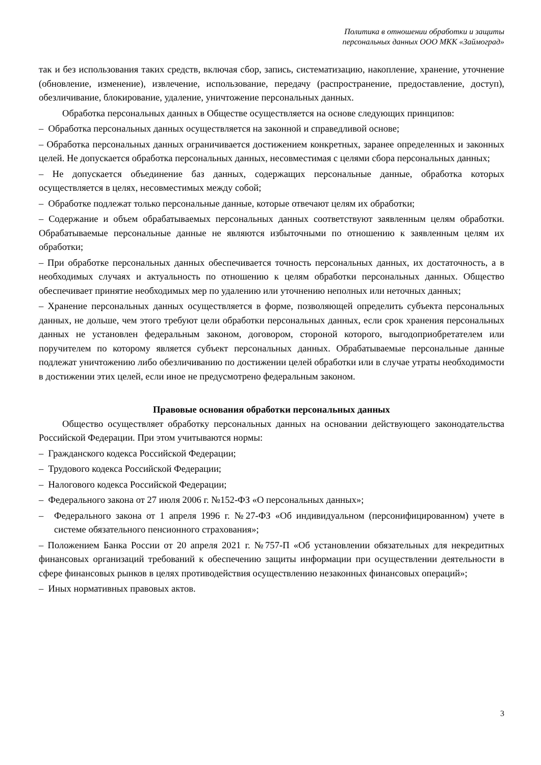Политика в отношении обработки и защиты
персональных данных ООО МКК «Займоград»
так и без использования таких средств, включая сбор, запись, систематизацию, накопление, хранение, уточнение (обновление, изменение), извлечение, использование, передачу (распространение, предоставление, доступ), обезличивание, блокирование, удаление, уничтожение персональных данных.
Обработка персональных данных в Обществе осуществляется на основе следующих принципов:
– Обработка персональных данных осуществляется на законной и справедливой основе;
– Обработка персональных данных ограничивается достижением конкретных, заранее определенных и законных целей. Не допускается обработка персональных данных, несовместимая с целями сбора персональных данных;
– Не допускается объединение баз данных, содержащих персональные данные, обработка которых осуществляется в целях, несовместимых между собой;
– Обработке подлежат только персональные данные, которые отвечают целям их обработки;
– Содержание и объем обрабатываемых персональных данных соответствуют заявленным целям обработки. Обрабатываемые персональные данные не являются избыточными по отношению к заявленным целям их обработки;
– При обработке персональных данных обеспечивается точность персональных данных, их достаточность, а в необходимых случаях и актуальность по отношению к целям обработки персональных данных. Общество обеспечивает принятие необходимых мер по удалению или уточнению неполных или неточных данных;
– Хранение персональных данных осуществляется в форме, позволяющей определить субъекта персональных данных, не дольше, чем этого требуют цели обработки персональных данных, если срок хранения персональных данных не установлен федеральным законом, договором, стороной которого, выгодоприобретателем или поручителем по которому является субъект персональных данных. Обрабатываемые персональные данные подлежат уничтожению либо обезличиванию по достижении целей обработки или в случае утраты необходимости в достижении этих целей, если иное не предусмотрено федеральным законом.
Правовые основания обработки персональных данных
Общество осуществляет обработку персональных данных на основании действующего законодательства Российской Федерации. При этом учитываются нормы:
– Гражданского кодекса Российской Федерации;
– Трудового кодекса Российской Федерации;
– Налогового кодекса Российской Федерации;
– Федерального закона от 27 июля 2006 г. №152-ФЗ «О персональных данных»;
– Федерального закона от 1 апреля 1996 г. №27-ФЗ «Об индивидуальном (персонифицированном) учете в системе обязательного пенсионного страхования»;
– Положением Банка России от 20 апреля 2021 г. №757-П «Об установлении обязательных для некредитных финансовых организаций требований к обеспечению защиты информации при осуществлении деятельности в сфере финансовых рынков в целях противодействия осуществлению незаконных финансовых операций»;
– Иных нормативных правовых актов.
3